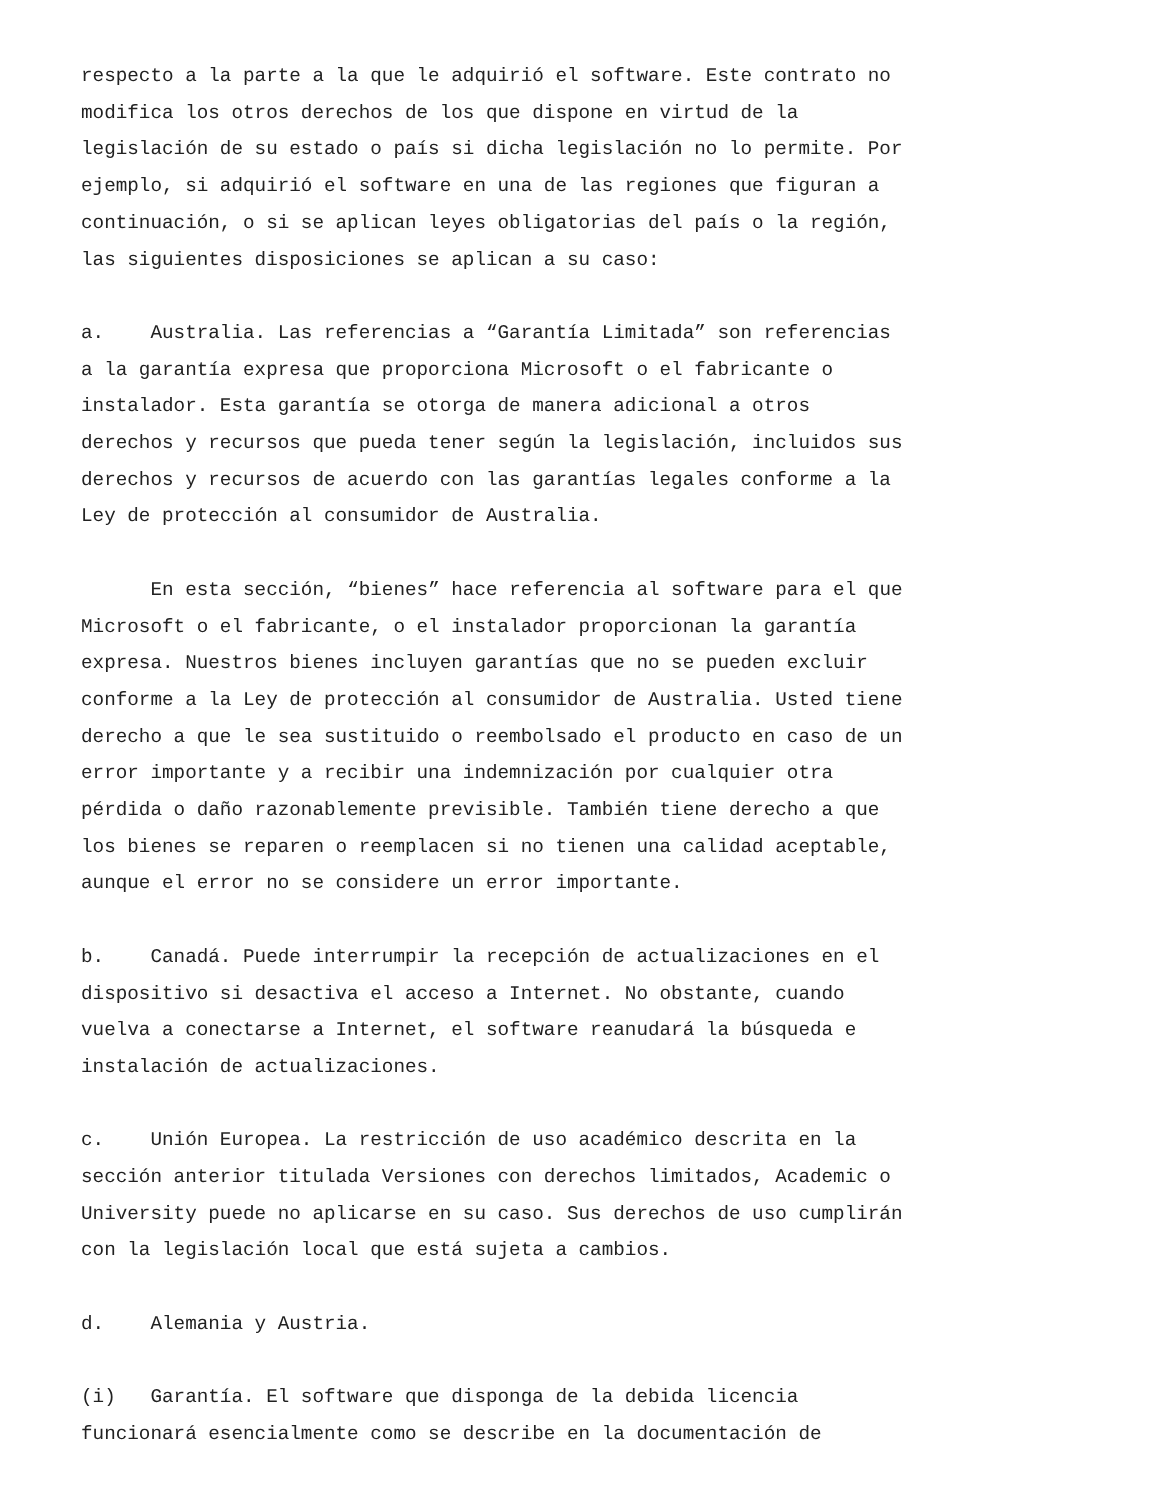respecto a la parte a la que le adquirió el software. Este contrato no modifica los otros derechos de los que dispone en virtud de la legislación de su estado o país si dicha legislación no lo permite. Por ejemplo, si adquirió el software en una de las regiones que figuran a continuación, o si se aplican leyes obligatorias del país o la región, las siguientes disposiciones se aplican a su caso:
a. Australia. Las referencias a “Garantía Limitada” son referencias a la garantía expresa que proporciona Microsoft o el fabricante o instalador. Esta garantía se otorga de manera adicional a otros derechos y recursos que pueda tener según la legislación, incluidos sus derechos y recursos de acuerdo con las garantías legales conforme a la Ley de protección al consumidor de Australia.
En esta sección, “bienes” hace referencia al software para el que Microsoft o el fabricante, o el instalador proporcionan la garantía expresa. Nuestros bienes incluyen garantías que no se pueden excluir conforme a la Ley de protección al consumidor de Australia. Usted tiene derecho a que le sea sustituido o reembolsado el producto en caso de un error importante y a recibir una indemnización por cualquier otra pérdida o daño razonablemente previsible. También tiene derecho a que los bienes se reparen o reemplacen si no tienen una calidad aceptable, aunque el error no se considere un error importante.
b. Canadá. Puede interrumpir la recepción de actualizaciones en el dispositivo si desactiva el acceso a Internet. No obstante, cuando vuelva a conectarse a Internet, el software reanudará la búsqueda e instalación de actualizaciones.
c. Unión Europea. La restricción de uso académico descrita en la sección anterior titulada Versiones con derechos limitados, Academic o University puede no aplicarse en su caso. Sus derechos de uso cumplirán con la legislación local que está sujeta a cambios.
d. Alemania y Austria.
(i) Garantía. El software que disponga de la debida licencia funcionará esencialmente como se describe en la documentación de